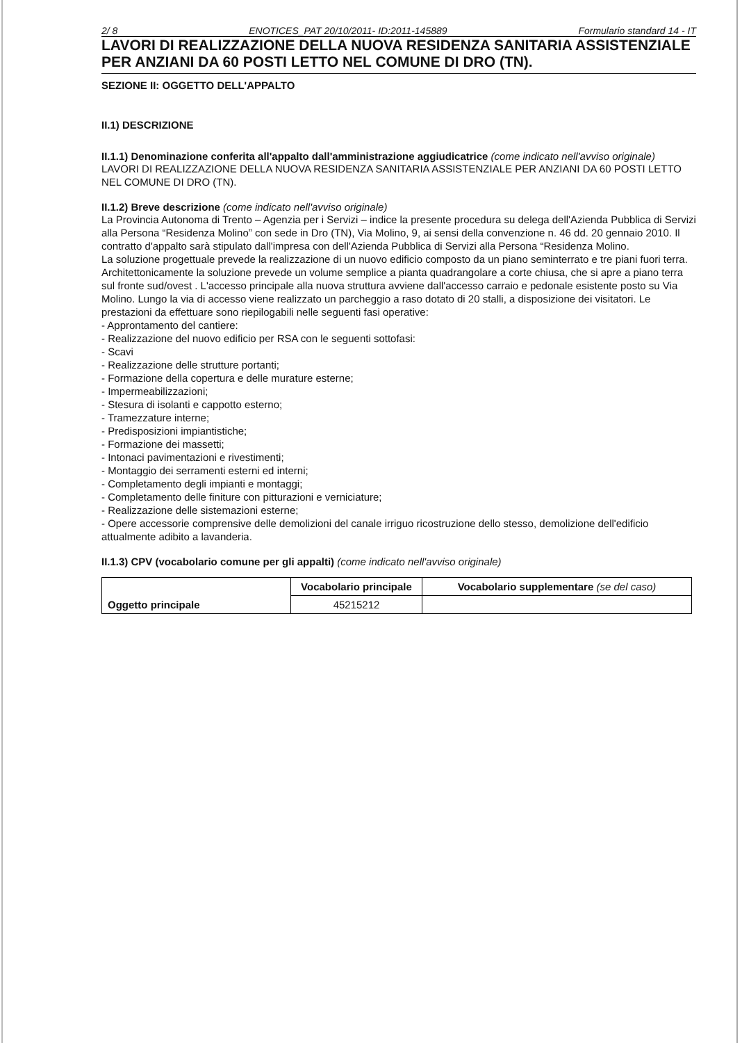2/ 8 ENOTICES_PAT 20/10/2011- ID:2011-145889 Formulario standard 14 - IT
LAVORI DI REALIZZAZIONE DELLA NUOVA RESIDENZA SANITARIA ASSISTENZIALE PER ANZIANI DA 60 POSTI LETTO NEL COMUNE DI DRO (TN).
SEZIONE II: OGGETTO DELL'APPALTO
II.1) DESCRIZIONE
II.1.1) Denominazione conferita all'appalto dall'amministrazione aggiudicatrice (come indicato nell'avviso originale)
LAVORI DI REALIZZAZIONE DELLA NUOVA RESIDENZA SANITARIA ASSISTENZIALE PER ANZIANI DA 60 POSTI LETTO NEL COMUNE DI DRO (TN).
II.1.2) Breve descrizione (come indicato nell'avviso originale)
La Provincia Autonoma di Trento – Agenzia per i Servizi – indice la presente procedura su delega dell'Azienda Pubblica di Servizi alla Persona “Residenza Molino” con sede in Dro (TN), Via Molino, 9, ai sensi della convenzione n. 46 dd. 20 gennaio 2010. Il contratto d'appalto sarà stipulato dall'impresa con dell'Azienda Pubblica di Servizi alla Persona “Residenza Molino.
La soluzione progettuale prevede la realizzazione di un nuovo edificio composto da un piano seminterrato e tre piani fuori terra. Architettonicamente la soluzione prevede un volume semplice a pianta quadrangolare a corte chiusa, che si apre a piano terra sul fronte sud/ovest . L'accesso principale alla nuova struttura avviene dall'accesso carraio e pedonale esistente posto su Via Molino. Lungo la via di accesso viene realizzato un parcheggio a raso dotato di 20 stalli, a disposizione dei visitatori. Le prestazioni da effettuare sono riepilogabili nelle seguenti fasi operative:
- Approntamento del cantiere:
- Realizzazione del nuovo edificio per RSA con le seguenti sottofasi:
- Scavi
- Realizzazione delle strutture portanti;
- Formazione della copertura e delle murature esterne;
- Impermeabilizzazioni;
- Stesura di isolanti e cappotto esterno;
- Tramezzature interne;
- Predisposizioni impiantistiche;
- Formazione dei massetti;
- Intonaci pavimentazioni e rivestimenti;
- Montaggio dei serramenti esterni ed interni;
- Completamento degli impianti e montaggi;
- Completamento delle finiture con pitturazioni e verniciature;
- Realizzazione delle sistemazioni esterne;
- Opere accessorie comprensive delle demolizioni del canale irriguo ricostruzione dello stesso, demolizione dell'edificio attualmente adibito a lavanderia.
II.1.3) CPV (vocabolario comune per gli appalti) (come indicato nell'avviso originale)
| Oggetto principale | Vocabolario principale | Vocabolario supplementare (se del caso) |
| | 45215212 | |